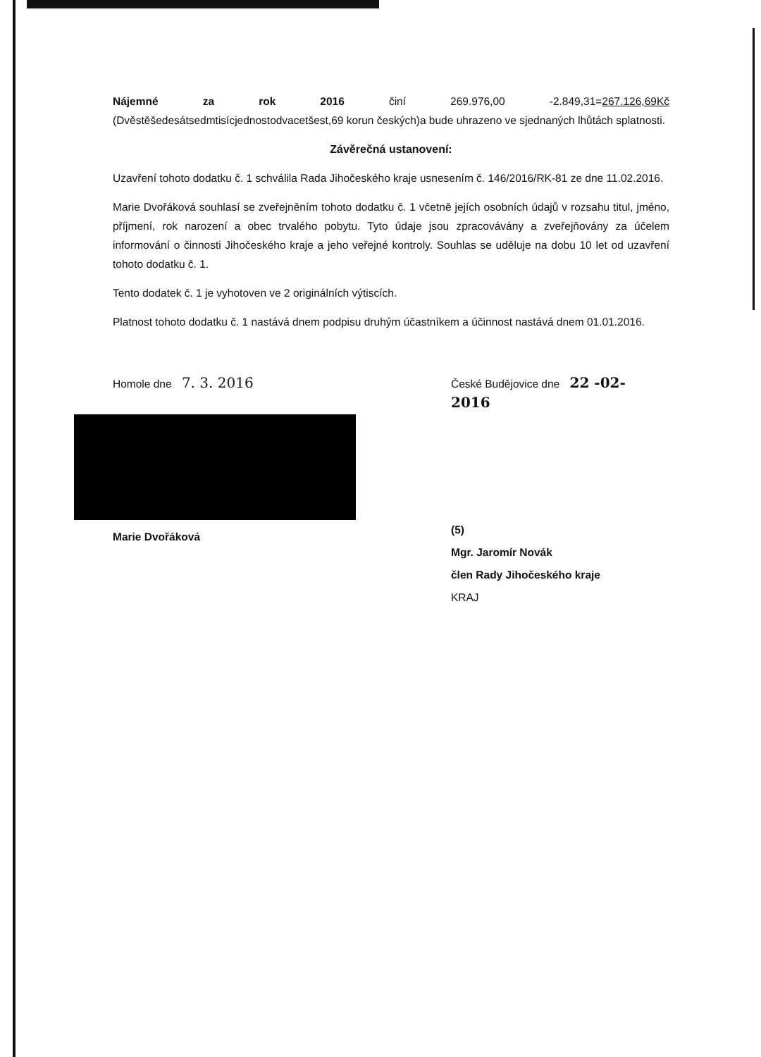Nájemné za rok 2016 činí 269.976,00 -2.849,31=267.126,69Kč (Dvěstěšedesátsedmtisícjednostodvacetšest,69 korun českých)a bude uhrazeno ve sjednaných lhůtách splatnosti.
Závěrečná ustanovení:
Uzavření tohoto dodatku č. 1 schválila Rada Jihočeského kraje usnesením č. 146/2016/RK-81 ze dne 11.02.2016.
Marie Dvořáková souhlasí se zveřejněním tohoto dodatku č. 1 včetně jejích osobních údajů v rozsahu titul, jméno, příjmení, rok narození a obec trvalého pobytu. Tyto údaje jsou zpracovávány a zveřejňovány za účelem informování o činnosti Jihočeského kraje a jeho veřejné kontroly. Souhlas se uděluje na dobu 10 let od uzavření tohoto dodatku č. 1.
Tento dodatek č. 1 je vyhotoven ve 2 originálních výtiscích.
Platnost tohoto dodatku č. 1 nastává dnem podpisu druhým účastníkem a účinnost nastává dnem 01.01.2016.
Homole dne 7. 3. 2016
Marie Dvořáková
České Budějovice dne 22 -02- 2016
(5)
Mgr. Jaromír Novák
člen Rady Jihočeského kraje
KRAJ